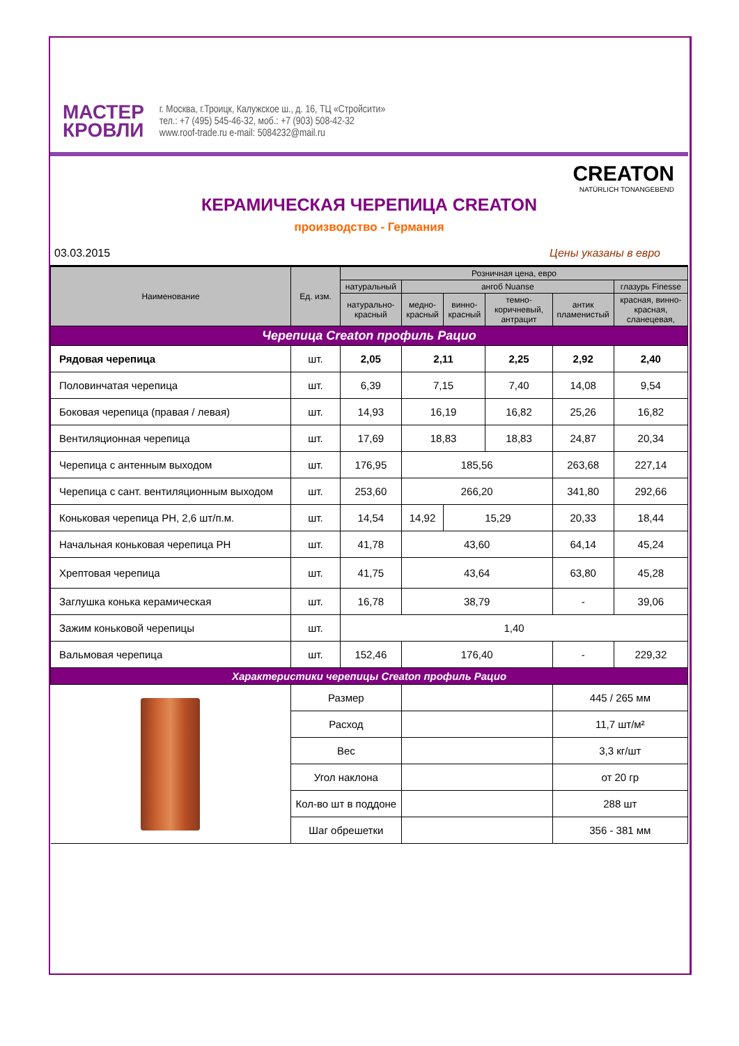МАСТЕР
КРОВЛИ
г. Москва, г.Троицк, Калужское ш., д. 16, ТЦ «Стройсити»
тел.: +7 (495) 545-46-32, моб.: +7 (903) 508-42-32
www.roof-trade.ru e-mail: 5084232@mail.ru
CREATON
NATÜRLICH TONANGEBEND
КЕРАМИЧЕСКАЯ ЧЕРЕПИЦА CREATON
производство - Германия
03.03.2015 Цены указаны в евро
| Наименование | Ед. изм. | Розничная цена, евро | | | | | |
| --- | --- | --- | --- | --- | --- | --- | --- |
| | | натуральный | ангоб Nuanse | | | | глазурь Finesse |
| | | натурально-красный | медно-красный | винно-красный | темно-коричневый, антрацит | антик пламенистый | красная, винно-красная, сланецевая, |
| Черепица Creaton профиль Рацио | | | | | | | |
| Рядовая черепица | шт. | 2,05 | 2,11 | | 2,25 | 2,92 | 2,40 |
| Половинчатая черепица | шт. | 6,39 | 7,15 | | 7,40 | 14,08 | 9,54 |
| Боковая черепица (правая / левая) | шт. | 14,93 | 16,19 | | 16,82 | 25,26 | 16,82 |
| Вентиляционная черепица | шт. | 17,69 | 18,83 | | 18,83 | 24,87 | 20,34 |
| Черепица с антенным выходом | шт. | 176,95 | 185,56 | | | 263,68 | 227,14 |
| Черепица с сант. вентиляционным выходом | шт. | 253,60 | 266,20 | | | 341,80 | 292,66 |
| Коньковая черепица PH, 2,6 шт/п.м. | шт. | 14,54 | 14,92 | 15,29 | | 20,33 | 18,44 |
| Начальная коньковая черепица PH | шт. | 41,78 | 43,60 | | | 64,14 | 45,24 |
| Хрептовая черепица | шт. | 41,75 | 43,64 | | | 63,80 | 45,28 |
| Заглушка конька керамическая | шт. | 16,78 | 38,79 | | | - | 39,06 |
| Зажим коньковой черепицы | шт. | 1,40 | | | | | |
| Вальмовая черепица | шт. | 152,46 | 176,40 | | | - | 229,32 |
| Характеристики черепицы Creaton профиль Рацио | | | | | | | |
| | Размер | | | | | 445 / 265 мм | |
| | Расход | | | | | 11,7 шт/м² | |
| | Вес | | | | | 3,3 кг/шт | |
| | Угол наклона | | | | | от 20 гр | |
| | Кол-во шт в поддоне | | | | | 288 шт | |
| | Шаг обрешетки | | | | | 356 - 381 мм | |